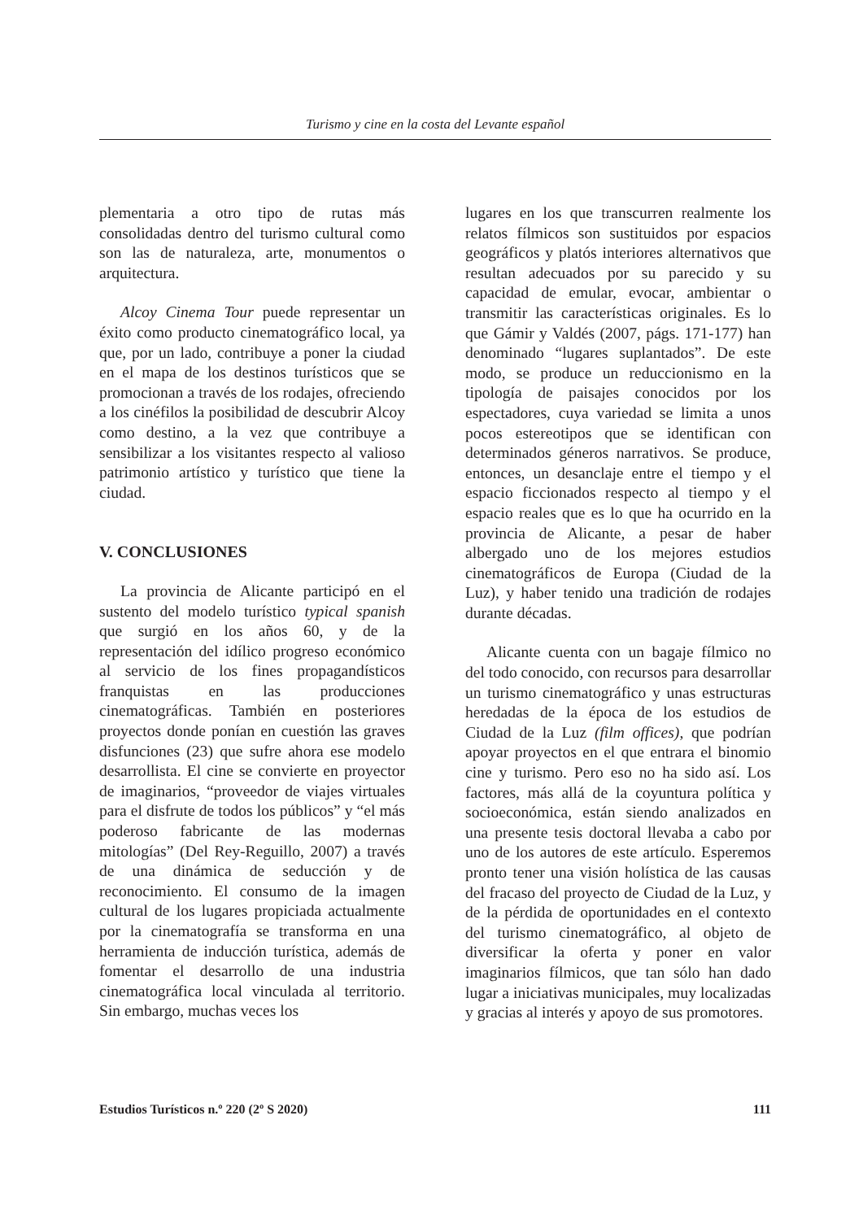Turismo y cine en la costa del Levante español
plementaria a otro tipo de rutas más consolidadas dentro del turismo cultural como son las de naturaleza, arte, monumentos o arquitectura.
Alcoy Cinema Tour puede representar un éxito como producto cinematográfico local, ya que, por un lado, contribuye a poner la ciudad en el mapa de los destinos turísticos que se promocionan a través de los rodajes, ofreciendo a los cinéfilos la posibilidad de descubrir Alcoy como destino, a la vez que contribuye a sensibilizar a los visitantes respecto al valioso patrimonio artístico y turístico que tiene la ciudad.
V. CONCLUSIONES
La provincia de Alicante participó en el sustento del modelo turístico typical spanish que surgió en los años 60, y de la representación del idílico progreso económico al servicio de los fines propagandísticos franquistas en las producciones cinematográficas. También en posteriores proyectos donde ponían en cuestión las graves disfunciones (23) que sufre ahora ese modelo desarrollista. El cine se convierte en proyector de imaginarios, “proveedor de viajes virtuales para el disfrute de todos los públicos” y “el más poderoso fabricante de las modernas mitologías” (Del Rey-Reguillo, 2007) a través de una dinámica de seducción y de reconocimiento. El consumo de la imagen cultural de los lugares propiciada actualmente por la cinematografía se transforma en una herramienta de inducción turística, además de fomentar el desarrollo de una industria cinematográfica local vinculada al territorio. Sin embargo, muchas veces los
lugares en los que transcurren realmente los relatos fílmicos son sustituidos por espacios geográficos y platós interiores alternativos que resultan adecuados por su parecido y su capacidad de emular, evocar, ambientar o transmitir las características originales. Es lo que Gámir y Valdés (2007, págs. 171-177) han denominado “lugares suplantados”. De este modo, se produce un reduccionismo en la tipología de paisajes conocidos por los espectadores, cuya variedad se limita a unos pocos estereotipos que se identifican con determinados géneros narrativos. Se produce, entonces, un desanclaje entre el tiempo y el espacio ficcionados respecto al tiempo y el espacio reales que es lo que ha ocurrido en la provincia de Alicante, a pesar de haber albergado uno de los mejores estudios cinematográficos de Europa (Ciudad de la Luz), y haber tenido una tradición de rodajes durante décadas.
Alicante cuenta con un bagaje fílmico no del todo conocido, con recursos para desarrollar un turismo cinematográfico y unas estructuras heredadas de la época de los estudios de Ciudad de la Luz (film offices), que podrían apoyar proyectos en el que entrara el binomio cine y turismo. Pero eso no ha sido así. Los factores, más allá de la coyuntura política y socioeconómica, están siendo analizados en una presente tesis doctoral llevaba a cabo por uno de los autores de este artículo. Esperemos pronto tener una visión holística de las causas del fracaso del proyecto de Ciudad de la Luz, y de la pérdida de oportunidades en el contexto del turismo cinematográfico, al objeto de diversificar la oferta y poner en valor imaginarios fílmicos, que tan sólo han dado lugar a iniciativas municipales, muy localizadas y gracias al interés y apoyo de sus promotores.
Estudios Turísticos n.º 220 (2º S 2020) 111